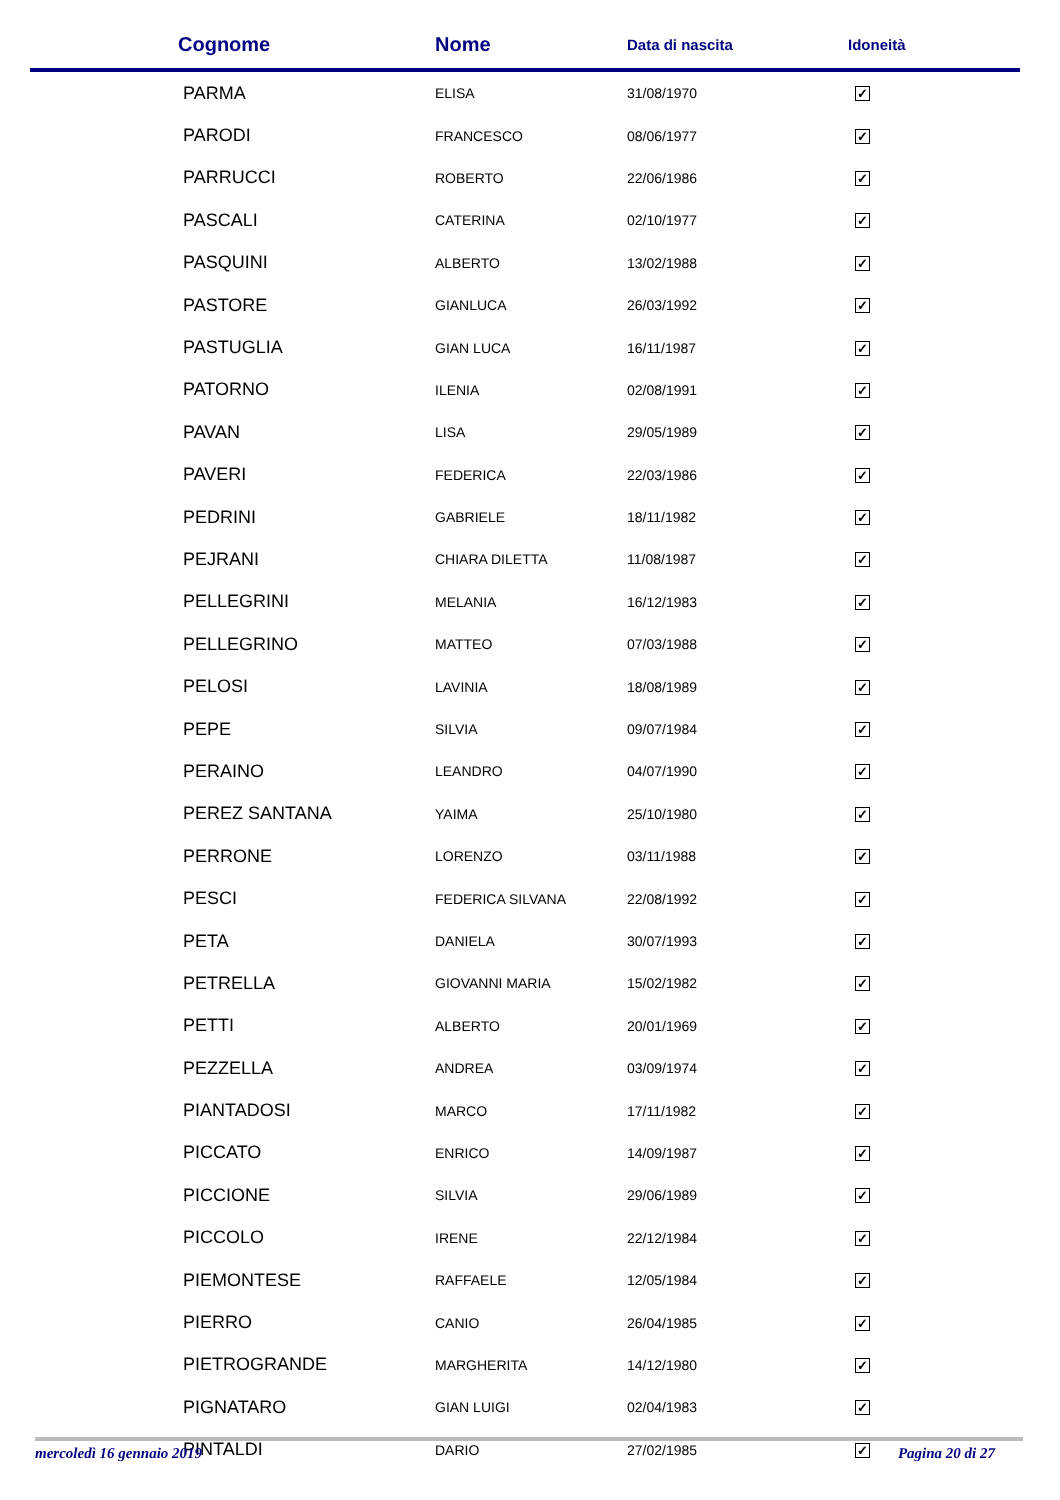| Cognome | Nome | Data di nascita | Idoneità |
| --- | --- | --- | --- |
| PARMA | ELISA | 31/08/1970 | ✓ |
| PARODI | FRANCESCO | 08/06/1977 | ✓ |
| PARRUCCI | ROBERTO | 22/06/1986 | ✓ |
| PASCALI | CATERINA | 02/10/1977 | ✓ |
| PASQUINI | ALBERTO | 13/02/1988 | ✓ |
| PASTORE | GIANLUCA | 26/03/1992 | ✓ |
| PASTUGLIA | GIAN LUCA | 16/11/1987 | ✓ |
| PATORNO | ILENIA | 02/08/1991 | ✓ |
| PAVAN | LISA | 29/05/1989 | ✓ |
| PAVERI | FEDERICA | 22/03/1986 | ✓ |
| PEDRINI | GABRIELE | 18/11/1982 | ✓ |
| PEJRANI | CHIARA DILETTA | 11/08/1987 | ✓ |
| PELLEGRINI | MELANIA | 16/12/1983 | ✓ |
| PELLEGRINO | MATTEO | 07/03/1988 | ✓ |
| PELOSI | LAVINIA | 18/08/1989 | ✓ |
| PEPE | SILVIA | 09/07/1984 | ✓ |
| PERAINO | LEANDRO | 04/07/1990 | ✓ |
| PEREZ SANTANA | YAIMA | 25/10/1980 | ✓ |
| PERRONE | LORENZO | 03/11/1988 | ✓ |
| PESCI | FEDERICA SILVANA | 22/08/1992 | ✓ |
| PETA | DANIELA | 30/07/1993 | ✓ |
| PETRELLA | GIOVANNI MARIA | 15/02/1982 | ✓ |
| PETTI | ALBERTO | 20/01/1969 | ✓ |
| PEZZELLA | ANDREA | 03/09/1974 | ✓ |
| PIANTADOSI | MARCO | 17/11/1982 | ✓ |
| PICCATO | ENRICO | 14/09/1987 | ✓ |
| PICCIONE | SILVIA | 29/06/1989 | ✓ |
| PICCOLO | IRENE | 22/12/1984 | ✓ |
| PIEMONTESE | RAFFAELE | 12/05/1984 | ✓ |
| PIERRO | CANIO | 26/04/1985 | ✓ |
| PIETROGRANDE | MARGHERITA | 14/12/1980 | ✓ |
| PIGNATARO | GIAN LUIGI | 02/04/1983 | ✓ |
| PINTALDI | DARIO | 27/02/1985 | ✓ |
mercoledì 16 gennaio 2019 Pagina 20 di 27